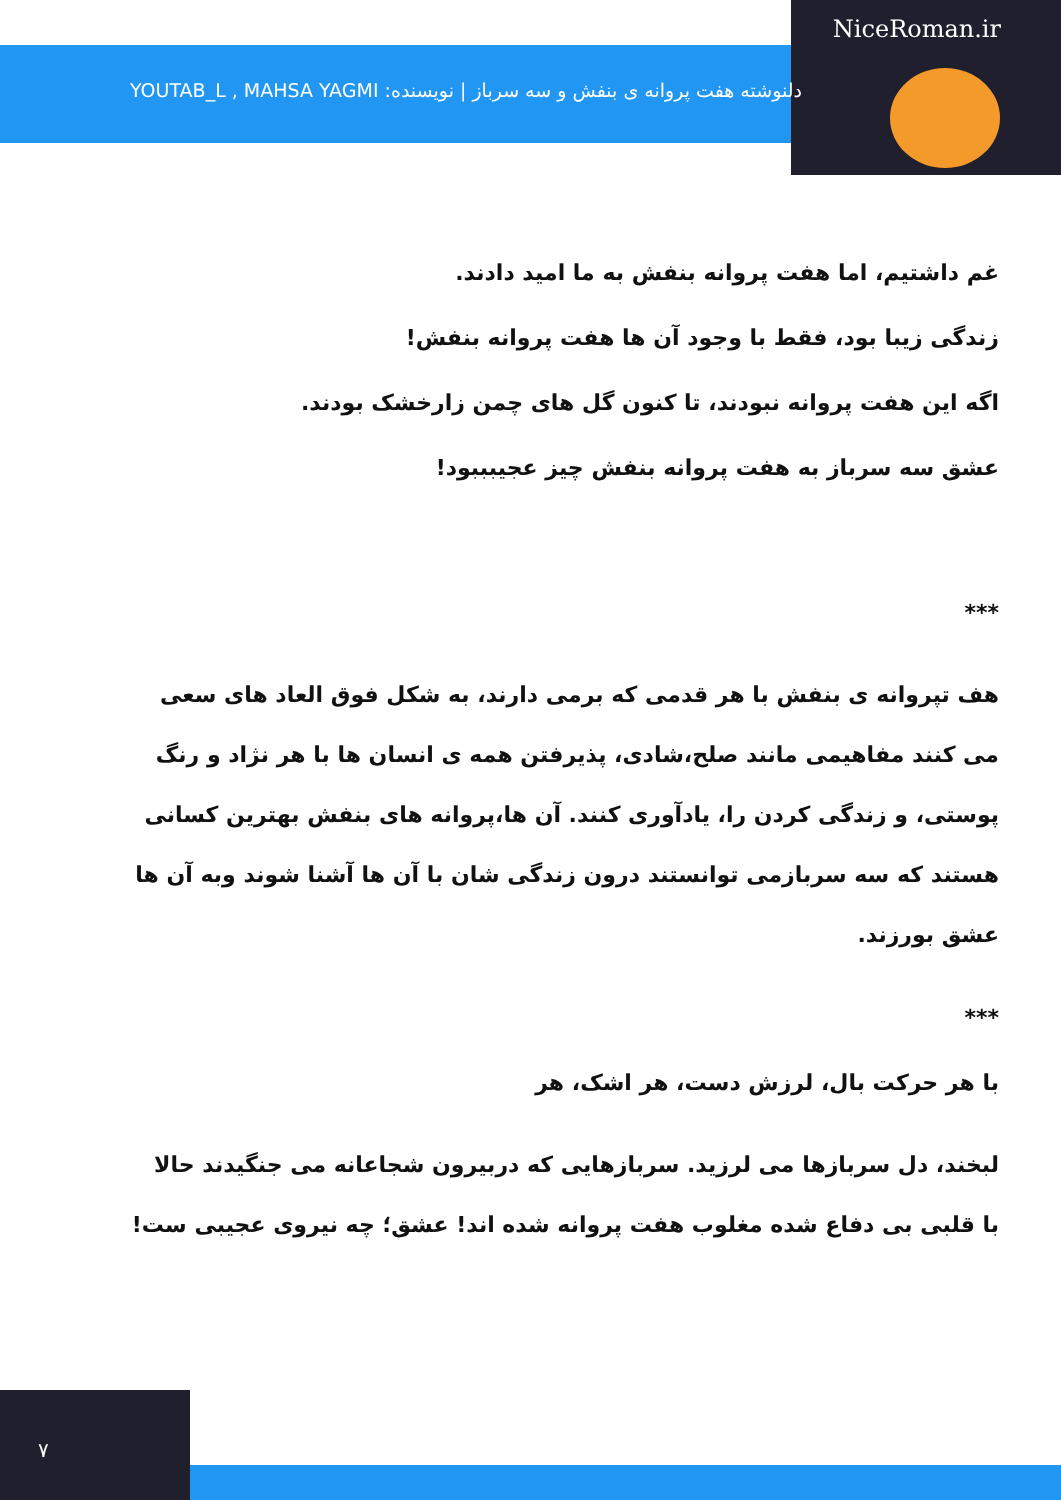NiceRoman.ir
دلنوشته هفت پروانه ی بنفش و سه سرباز | نویسنده: YOUTAB_L , MAHSA YAGMI
غم داشتیم، اما هفت پروانه بنفش به ما امید دادند.
زندگی زیبا بود، فقط با وجود آن ها هفت پروانه بنفش!
اگه این هفت پروانه نبودند، تا کنون گل های چمن زارخشک بودند.
عشق سه سرباز به هفت پروانه بنفش چیز عجیبببود!
***
هف تپروانه ی بنفش با هر قدمی که برمی دارند، به شکل فوق العاد های سعی می کنند مفاهیمی مانند صلح،شادی، پذیرفتن همه ی انسان ها با هر نژاد و رنگ پوستی، و زندگی کردن را، یادآوری کنند. آن ها،پروانه های بنفش بهترین کسانی هستند که سه سربازمی توانستند درون زندگی شان با آن ها آشنا شوند وبه آن ها عشق بورزند.
***
با هر حرکت بال، لرزش دست، هر اشک، هر
لبخند، دل سربازها می لرزید. سربازهایی که دربیرون شجاعانه می جنگیدند حالا با قلبی بی دفاع شده مغلوب هفت پروانه شده اند! عشق؛ چه نیروی عجیبی ست!
۷